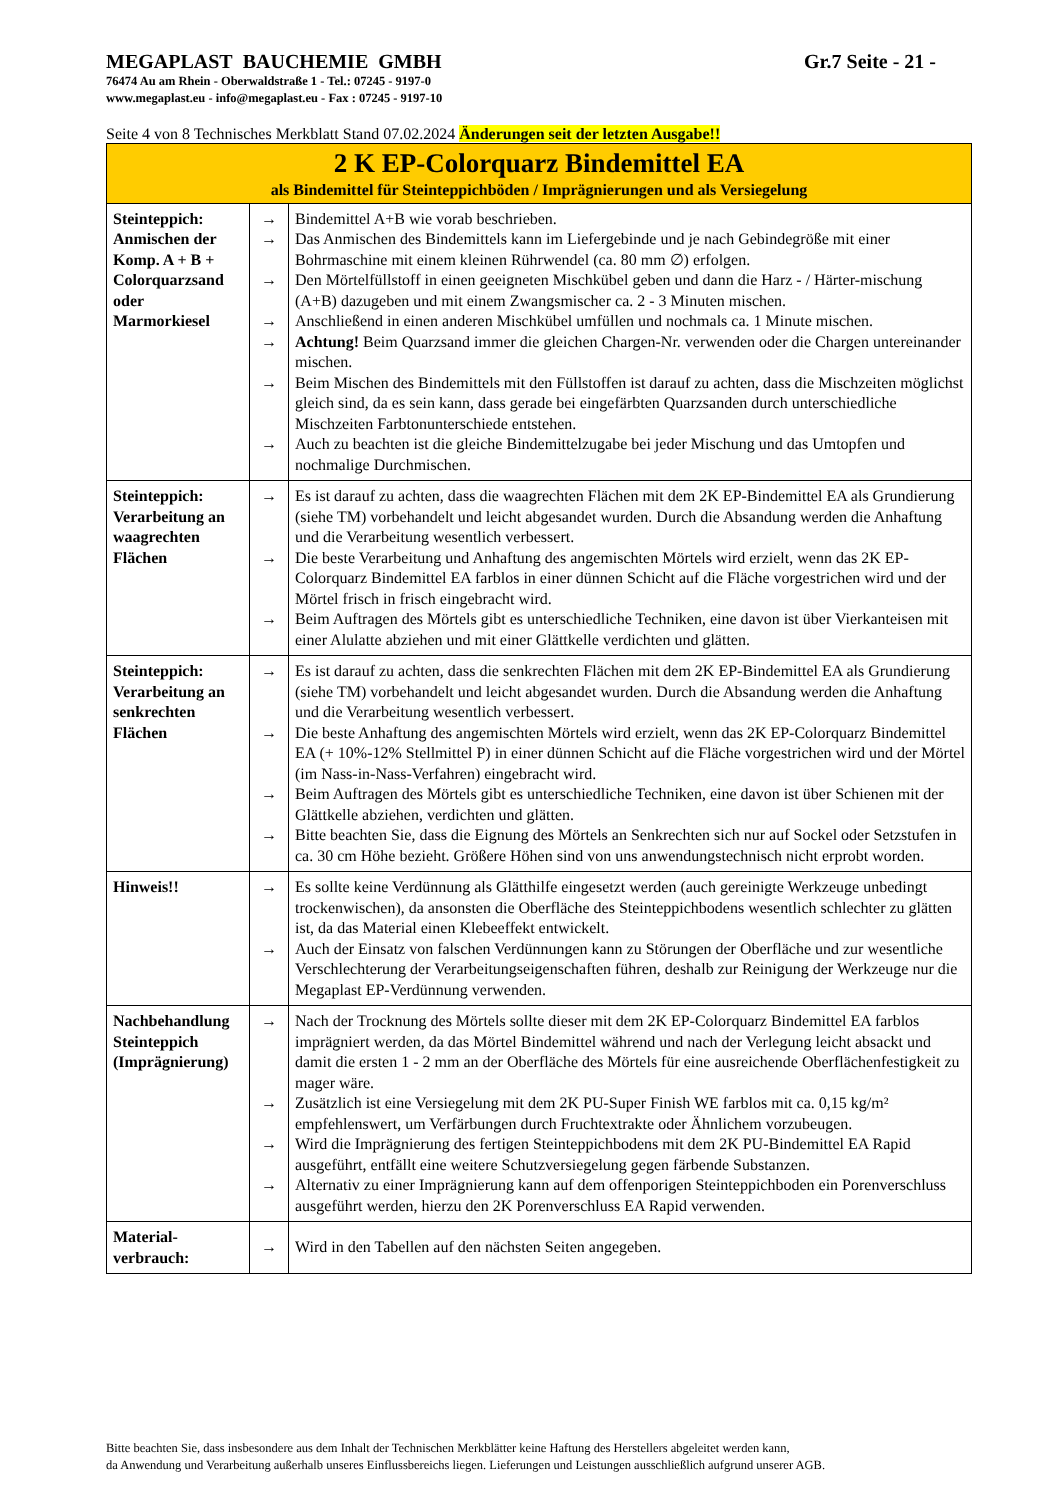MEGAPLAST BAUCHEMIE GMBH Gr.7 Seite - 21 -
76474 Au am Rhein - Oberwaldstraße 1 - Tel.: 07245 - 9197-0
www.megaplast.eu - info@megaplast.eu - Fax : 07245 - 9197-10
Seite 4 von 8 Technisches Merkblatt Stand 07.02.2024 Änderungen seit der letzten Ausgabe!!
| 2 K EP-Colorquarz Bindemittel EA als Bindemittel für Steinteppichböden / Imprägnierungen und als Versiegelung | | |
| Steinteppich: Anmischen der Komp. A + B + Colorquarzsand oder Marmorkiesel | → → → → → → → | Bindemittel A+B wie vorab beschrieben. Das Anmischen des Bindemittels kann im Liefergebinde und je nach Gebindegröße mit einer Bohrmaschine mit einem kleinen Rührwendel (ca. 80 mm ∅) erfolgen. Den Mörtelfüllstoff in einen geeigneten Mischkübel geben und dann die Harz - / Härter-mischung (A+B) dazugeben und mit einem Zwangsmischer ca. 2 - 3 Minuten mischen. Anschließend in einen anderen Mischkübel umfüllen und nochmals ca. 1 Minute mischen. Achtung! Beim Quarzsand immer die gleichen Chargen-Nr. verwenden oder die Chargen untereinander mischen. Beim Mischen des Bindemittels mit den Füllstoffen ist darauf zu achten, dass die Mischzeiten möglichst gleich sind, da es sein kann, dass gerade bei eingefärbten Quarzsanden durch unterschiedliche Mischzeiten Farbtonunterschiede entstehen. Auch zu beachten ist die gleiche Bindemittelzugabe bei jeder Mischung und das Umtopfen und nochmalige Durchmischen. |
| Steinteppich: Verarbeitung an waagrechten Flächen | → → → | Es ist darauf zu achten, dass die waagrechten Flächen mit dem 2K EP-Bindemittel EA als Grundierung (siehe TM) vorbehandelt und leicht abgesandet wurden. Durch die Absandung werden die Anhaftung und die Verarbeitung wesentlich verbessert. Die beste Verarbeitung und Anhaftung des angemischten Mörtels wird erzielt, wenn das 2K EP-Colorquarz Bindemittel EA farblos in einer dünnen Schicht auf die Fläche vorgestrichen wird und der Mörtel frisch in frisch eingebracht wird. Beim Auftragen des Mörtels gibt es unterschiedliche Techniken, eine davon ist über Vierkanteisen mit einer Alulatte abziehen und mit einer Glättkelle verdichten und glätten. |
| Steinteppich: Verarbeitung an senkrechten Flächen | → → → → | Es ist darauf zu achten, dass die senkrechten Flächen mit dem 2K EP-Bindemittel EA als Grundierung (siehe TM) vorbehandelt und leicht abgesandet wurden. Durch die Absandung werden die Anhaftung und die Verarbeitung wesentlich verbessert. Die beste Anhaftung des angemischten Mörtels wird erzielt, wenn das 2K EP-Colorquarz Bindemittel EA (+ 10%-12% Stellmittel P) in einer dünnen Schicht auf die Fläche vorgestrichen wird und der Mörtel (im Nass-in-Nass-Verfahren) eingebracht wird. Beim Auftragen des Mörtels gibt es unterschiedliche Techniken, eine davon ist über Schienen mit der Glättkelle abziehen, verdichten und glätten. Bitte beachten Sie, dass die Eignung des Mörtels an Senkrechten sich nur auf Sockel oder Setzstufen in ca. 30 cm Höhe bezieht. Größere Höhen sind von uns anwendungstechnisch nicht erprobt worden. |
| Hinweis!! | → → | Es sollte keine Verdünnung als Glätthilfe eingesetzt werden (auch gereinigte Werkzeuge unbedingt trockenwischen), da ansonsten die Oberfläche des Steinteppichbodens wesentlich schlechter zu glätten ist, da das Material einen Klebeeffekt entwickelt. Auch der Einsatz von falschen Verdünnungen kann zu Störungen der Oberfläche und zur wesentliche Verschlechterung der Verarbeitungseigenschaften führen, deshalb zur Reinigung der Werkzeuge nur die Megaplast EP-Verdünnung verwenden. |
| Nachbehandlung Steinteppich (Imprägnierung) | → → → → | Nach der Trocknung des Mörtels sollte dieser mit dem 2K EP-Colorquarz Bindemittel EA farblos imprägniert werden, da das Mörtel Bindemittel während und nach der Verlegung leicht absackt und damit die ersten 1 - 2 mm an der Oberfläche des Mörtels für eine ausreichende Oberflächenfestigkeit zu mager wäre. Zusätzlich ist eine Versiegelung mit dem 2K PU-Super Finish WE farblos mit ca. 0,15 kg/m² empfehlenswert, um Verfärbungen durch Fruchtextrakte oder Ähnlichem vorzubeugen. Wird die Imprägnierung des fertigen Steinteppichbodens mit dem 2K PU-Bindemittel EA Rapid ausgeführt, entfällt eine weitere Schutzversiegelung gegen färbende Substanzen. Alternativ zu einer Imprägnierung kann auf dem offenporigen Steinteppichboden ein Porenverschluss ausgeführt werden, hierzu den 2K Porenverschluss EA Rapid verwenden. |
| Material-verbrauch: | → | Wird in den Tabellen auf den nächsten Seiten angegeben. |
Bitte beachten Sie, dass insbesondere aus dem Inhalt der Technischen Merkblätter keine Haftung des Herstellers abgeleitet werden kann,
da Anwendung und Verarbeitung außerhalb unseres Einflussbereichs liegen. Lieferungen und Leistungen ausschließlich aufgrund unserer AGB.